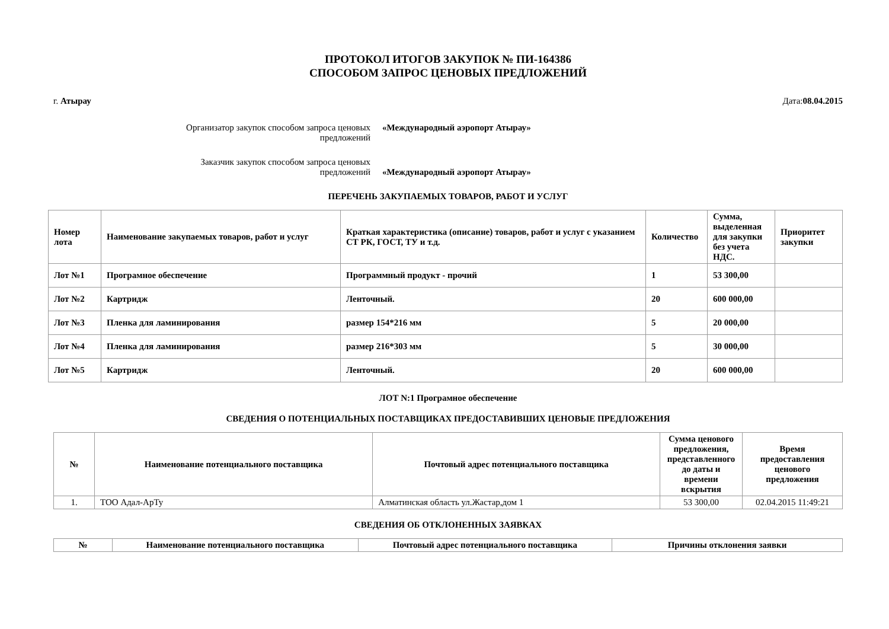ПРОТОКОЛ ИТОГОВ ЗАКУПОК № ПИ-164386
СПОСОБОМ ЗАПРОС ЦЕНОВЫХ ПРЕДЛОЖЕНИЙ
г. Атырау Дата:08.04.2015
Организатор закупок способом запроса ценовых предложений
«Международный аэропорт Атырау»
Заказчик закупок способом запроса ценовых предложений
«Международный аэропорт Атырау»
ПЕРЕЧЕНЬ ЗАКУПАЕМЫХ ТОВАРОВ, РАБОТ И УСЛУГ
| Номер лота | Наименование закупаемых товаров, работ и услуг | Краткая характеристика (описание) товаров, работ и услуг с указанием СТ РК, ГОСТ, ТУ и т.д. | Количество | Сумма, выделенная для закупки без учета НДС. | Приоритет закупки |
| --- | --- | --- | --- | --- | --- |
| Лот №1 | Програмное обеспечение | Программный продукт - прочий | 1 | 53 300,00 | |
| Лот №2 | Картридж | Ленточный. | 20 | 600 000,00 | |
| Лот №3 | Пленка для ламинирования | размер 154*216 мм | 5 | 20 000,00 | |
| Лот №4 | Пленка для ламинирования | размер 216*303 мм | 5 | 30 000,00 | |
| Лот №5 | Картридж | Ленточный. | 20 | 600 000,00 | |
ЛОТ N:1 Програмное обеспечение
СВЕДЕНИЯ О ПОТЕНЦИАЛЬНЫХ ПОСТАВЩИКАХ ПРЕДОСТАВИВШИХ ЦЕНОВЫЕ ПРЕДЛОЖЕНИЯ
| № | Наименование потенциального поставщика | Почтовый адрес потенциального поставщика | Сумма ценового предложения, представленного до даты и времени вскрытия | Время предоставления ценового предложения |
| --- | --- | --- | --- | --- |
| 1. | ТОО Адал-АрТу | Алматинская область ул.Жастар,дом 1 | 53 300,00 | 02.04.2015 11:49:21 |
СВЕДЕНИЯ ОБ ОТКЛОНЕННЫХ ЗАЯВКАХ
| № | Наименование потенциального поставщика | Почтовый адрес потенциального поставщика | Причины отклонения заявки |
| --- | --- | --- | --- |